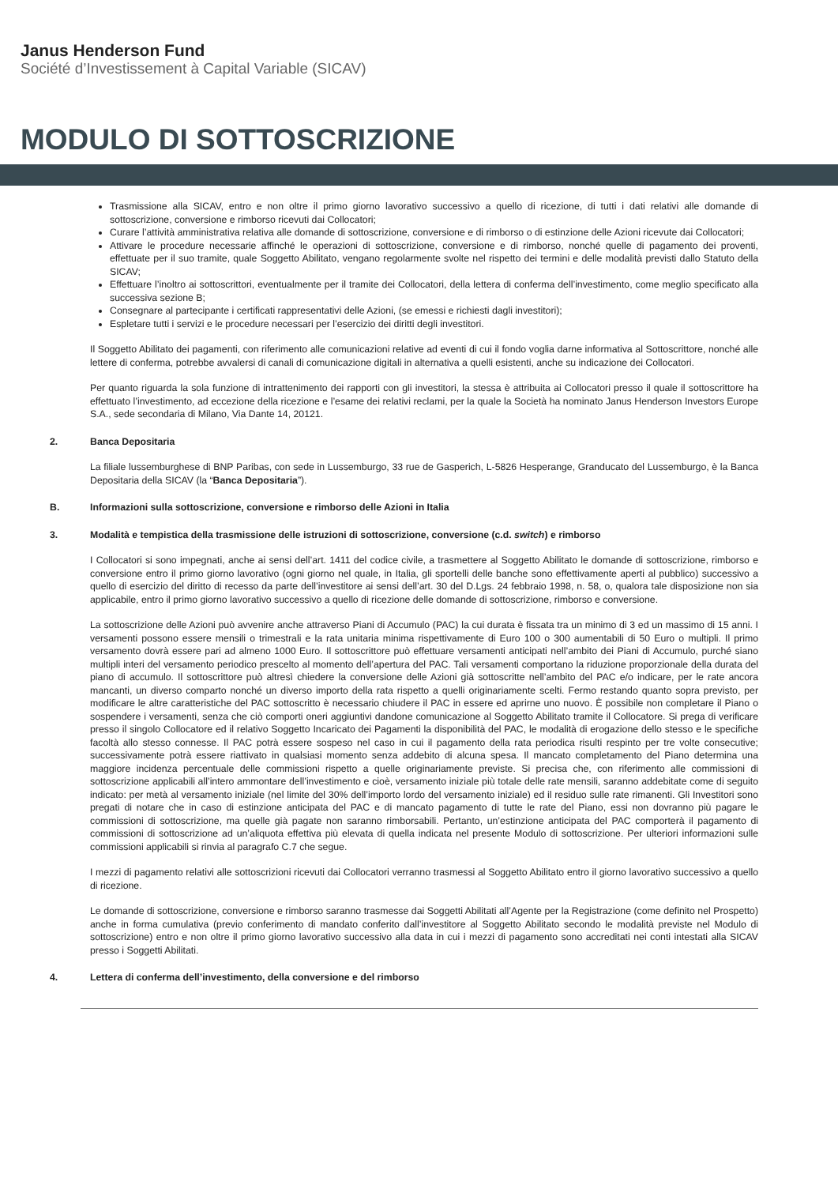Janus Henderson Fund
Société d’Investissement à Capital Variable (SICAV)
MODULO DI SOTTOSCRIZIONE
Trasmissione alla SICAV, entro e non oltre il primo giorno lavorativo successivo a quello di ricezione, di tutti i dati relativi alle domande di sottoscrizione, conversione e rimborso ricevuti dai Collocatori;
Curare l’attività amministrativa relativa alle domande di sottoscrizione, conversione e di rimborso o di estinzione delle Azioni ricevute dai Collocatori;
Attivare le procedure necessarie affinché le operazioni di sottoscrizione, conversione e di rimborso, nonché quelle di pagamento dei proventi, effettuate per il suo tramite, quale Soggetto Abilitato, vengano regolarmente svolte nel rispetto dei termini e delle modalità previsti dallo Statuto della SICAV;
Effettuare l’inoltro ai sottoscrittori, eventualmente per il tramite dei Collocatori, della lettera di conferma dell’investimento, come meglio specificato alla successiva sezione B;
Consegnare al partecipante i certificati rappresentativi delle Azioni, (se emessi e richiesti dagli investitori);
Espletare tutti i servizi e le procedure necessari per l’esercizio dei diritti degli investitori.
Il Soggetto Abilitato dei pagamenti, con riferimento alle comunicazioni relative ad eventi di cui il fondo voglia darne informativa al Sottoscrittore, nonché alle lettere di conferma, potrebbe avvalersi di canali di comunicazione digitali in alternativa a quelli esistenti, anche su indicazione dei Collocatori.
Per quanto riguarda la sola funzione di intrattenimento dei rapporti con gli investitori, la stessa è attribuita ai Collocatori presso il quale il sottoscrittore ha effettuato l’investimento, ad eccezione della ricezione e l’esame dei relativi reclami, per la quale la Società ha nominato Janus Henderson Investors Europe S.A., sede secondaria di Milano, Via Dante 14, 20121.
2. Banca Depositaria
La filiale lussemburghese di BNP Paribas, con sede in Lussemburgo, 33 rue de Gasperich, L-5826 Hesperange, Granducato del Lussemburgo, è la Banca Depositaria della SICAV (la “Banca Depositaria”).
B. Informazioni sulla sottoscrizione, conversione e rimborso delle Azioni in Italia
3. Modalità e tempistica della trasmissione delle istruzioni di sottoscrizione, conversione (c.d. switch) e rimborso
I Collocatori si sono impegnati, anche ai sensi dell’art. 1411 del codice civile, a trasmettere al Soggetto Abilitato le domande di sottoscrizione, rimborso e conversione entro il primo giorno lavorativo (ogni giorno nel quale, in Italia, gli sportelli delle banche sono effettivamente aperti al pubblico) successivo a quello di esercizio del diritto di recesso da parte dell’investitore ai sensi dell’art. 30 del D.Lgs. 24 febbraio 1998, n. 58, o, qualora tale disposizione non sia applicabile, entro il primo giorno lavorativo successivo a quello di ricezione delle domande di sottoscrizione, rimborso e conversione.
La sottoscrizione delle Azioni può avvenire anche attraverso Piani di Accumulo (PAC) la cui durata è fissata tra un minimo di 3 ed un massimo di 15 anni. I versamenti possono essere mensili o trimestrali e la rata unitaria minima rispettivamente di Euro 100 o 300 aumentabili di 50 Euro o multipli. Il primo versamento dovrà essere pari ad almeno 1000 Euro. Il sottoscrittore può effettuare versamenti anticipati nell’ambito dei Piani di Accumulo, purché siano multipli interi del versamento periodico prescelto al momento dell’apertura del PAC. Tali versamenti comportano la riduzione proporzionale della durata del piano di accumulo. Il sottoscrittore può altresì chiedere la conversione delle Azioni già sottoscritte nell’ambito del PAC e/o indicare, per le rate ancora mancanti, un diverso comparto nonché un diverso importo della rata rispetto a quelli originariamente scelti. Fermo restando quanto sopra previsto, per modificare le altre caratteristiche del PAC sottoscritto è necessario chiudere il PAC in essere ed aprirne uno nuovo. È possibile non completare il Piano o sospendere i versamenti, senza che ciò comporti oneri aggiuntivi dandone comunicazione al Soggetto Abilitato tramite il Collocatore. Si prega di verificare presso il singolo Collocatore ed il relativo Soggetto Incaricato dei Pagamenti la disponibilità del PAC, le modalità di erogazione dello stesso e le specifiche facoltà allo stesso connesse. Il PAC potrà essere sospeso nel caso in cui il pagamento della rata periodica risulti respinto per tre volte consecutive; successivamente potrà essere riattivato in qualsiasi momento senza addebito di alcuna spesa. Il mancato completamento del Piano determina una maggiore incidenza percentuale delle commissioni rispetto a quelle originariamente previste. Si precisa che, con riferimento alle commissioni di sottoscrizione applicabili all’intero ammontare dell’investimento e cioè, versamento iniziale più totale delle rate mensili, saranno addebitate come di seguito indicato: per metà al versamento iniziale (nel limite del 30% dell’importo lordo del versamento iniziale) ed il residuo sulle rate rimanenti. Gli Investitori sono pregati di notare che in caso di estinzione anticipata del PAC e di mancato pagamento di tutte le rate del Piano, essi non dovranno più pagare le commissioni di sottoscrizione, ma quelle già pagate non saranno rimborsabili. Pertanto, un’estinzione anticipata del PAC comporterà il pagamento di commissioni di sottoscrizione ad un’aliquota effettiva più elevata di quella indicata nel presente Modulo di sottoscrizione. Per ulteriori informazioni sulle commissioni applicabili si rinvia al paragrafo C.7 che segue.
I mezzi di pagamento relativi alle sottoscrizioni ricevuti dai Collocatori verranno trasmessi al Soggetto Abilitato entro il giorno lavorativo successivo a quello di ricezione.
Le domande di sottoscrizione, conversione e rimborso saranno trasmesse dai Soggetti Abilitati all’Agente per la Registrazione (come definito nel Prospetto) anche in forma cumulativa (previo conferimento di mandato conferito dall’investitore al Soggetto Abilitato secondo le modalità previste nel Modulo di sottoscrizione) entro e non oltre il primo giorno lavorativo successivo alla data in cui i mezzi di pagamento sono accreditati nei conti intestati alla SICAV presso i Soggetti Abilitati.
4. Lettera di conferma dell’investimento, della conversione e del rimborso